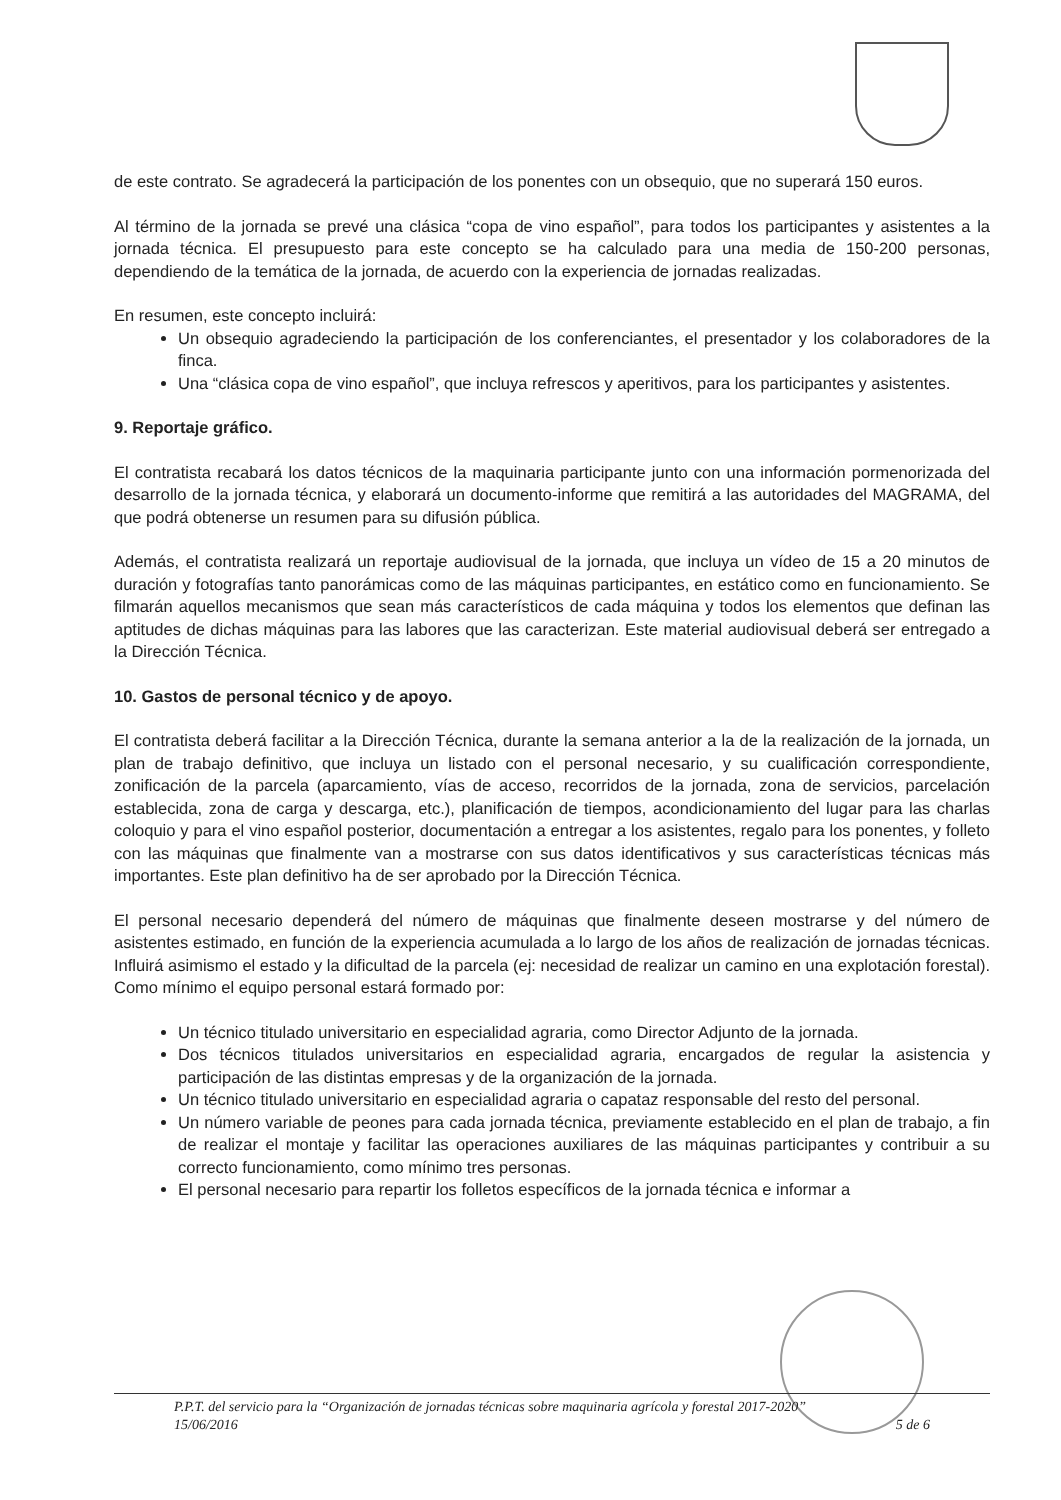de este contrato. Se agradecerá la participación de los ponentes con un obsequio, que no superará 150 euros.
Al término de la jornada se prevé una clásica “copa de vino español”, para todos los participantes y asistentes a la jornada técnica. El presupuesto para este concepto se ha calculado para una media de 150-200 personas, dependiendo de la temática de la jornada, de acuerdo con la experiencia de jornadas realizadas.
En resumen, este concepto incluirá:
Un obsequio agradeciendo la participación de los conferenciantes, el presentador y los colaboradores de la finca.
Una “clásica copa de vino español”, que incluya refrescos y aperitivos, para los participantes y asistentes.
9. Reportaje gráfico.
El contratista recabará los datos técnicos de la maquinaria participante junto con una información pormenorizada del desarrollo de la jornada técnica, y elaborará un documento-informe que remitirá a las autoridades del MAGRAMA, del que podrá obtenerse un resumen para su difusión pública.
Además, el contratista realizará un reportaje audiovisual de la jornada, que incluya un vídeo de 15 a 20 minutos de duración y fotografías tanto panorámicas como de las máquinas participantes, en estático como en funcionamiento. Se filmarán aquellos mecanismos que sean más característicos de cada máquina y todos los elementos que definan las aptitudes de dichas máquinas para las labores que las caracterizan. Este material audiovisual deberá ser entregado a la Dirección Técnica.
10. Gastos de personal técnico y de apoyo.
El contratista deberá facilitar a la Dirección Técnica, durante la semana anterior a la de la realización de la jornada, un plan de trabajo definitivo, que incluya un listado con el personal necesario, y su cualificación correspondiente, zonificación de la parcela (aparcamiento, vías de acceso, recorridos de la jornada, zona de servicios, parcelación establecida, zona de carga y descarga, etc.), planificación de tiempos, acondicionamiento del lugar para las charlas coloquio y para el vino español posterior, documentación a entregar a los asistentes, regalo para los ponentes, y folleto con las máquinas que finalmente van a mostrarse con sus datos identificativos y sus características técnicas más importantes. Este plan definitivo ha de ser aprobado por la Dirección Técnica.
El personal necesario dependerá del número de máquinas que finalmente deseen mostrarse y del número de asistentes estimado, en función de la experiencia acumulada a lo largo de los años de realización de jornadas técnicas. Influirá asimismo el estado y la dificultad de la parcela (ej: necesidad de realizar un camino en una explotación forestal). Como mínimo el equipo personal estará formado por:
Un técnico titulado universitario en especialidad agraria, como Director Adjunto de la jornada.
Dos técnicos titulados universitarios en especialidad agraria, encargados de regular la asistencia y participación de las distintas empresas y de la organización de la jornada.
Un técnico titulado universitario en especialidad agraria o capataz responsable del resto del personal.
Un número variable de peones para cada jornada técnica, previamente establecido en el plan de trabajo, a fin de realizar el montaje y facilitar las operaciones auxiliares de las máquinas participantes y contribuir a su correcto funcionamiento, como mínimo tres personas.
El personal necesario para repartir los folletos específicos de la jornada técnica e informar a
P.P.T. del servicio para la “Organización de jornadas técnicas sobre maquinaria agrícola y forestal 2017-2020”
15/06/2016 5 de 6